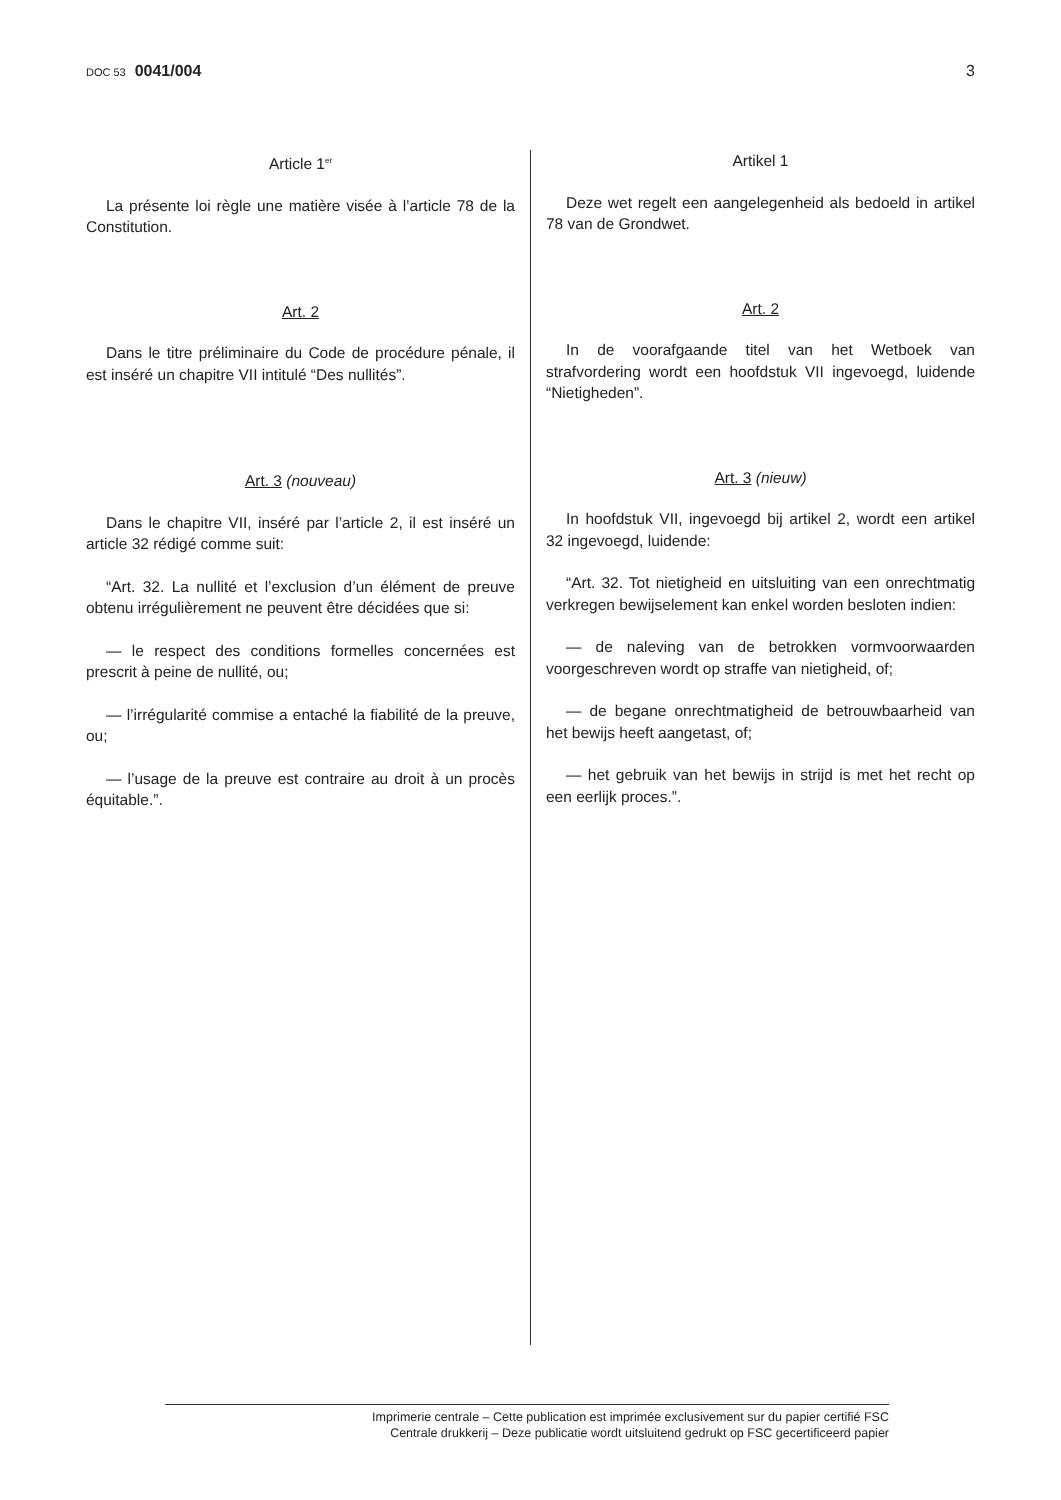DOC 53 0041/004 3
Article 1<sup>er</sup>
La présente loi règle une matière visée à l’article 78 de la Constitution.
Art. 2
Dans le titre préliminaire du Code de procédure pénale, il est inséré un chapitre VII intitulé “Des nullités”.
Art. 3 (nouveau)
Dans le chapitre VII, inséré par l’article 2, il est inséré un article 32 rédigé comme suit:
“Art. 32. La nullité et l’exclusion d’un élément de preuve obtenu irrégulièrement ne peuvent être décidées que si:
— le respect des conditions formelles concernées est prescrit à peine de nullité, ou;
— l’irrégularité commise a entaché la fiabilité de la preuve, ou;
— l’usage de la preuve est contraire au droit à un procès équitable.”.
Artikel 1
Deze wet regelt een aangelegenheid als bedoeld in artikel 78 van de Grondwet.
Art. 2
In de voorafgaande titel van het Wetboek van strafvordering wordt een hoofdstuk VII ingevoegd, luidende “Nietigheden”.
Art. 3 (nieuw)
In hoofdstuk VII, ingevoegd bij artikel 2, wordt een artikel 32 ingevoegd, luidende:
“Art. 32. Tot nietigheid en uitsluiting van een onrechtmatig verkregen bewijselement kan enkel worden besloten indien:
— de naleving van de betrokken vormvoorwaarden voorgeschreven wordt op straffe van nietigheid, of;
— de begane onrechtmatigheid de betrouwbaarheid van het bewijs heeft aangetast, of;
— het gebruik van het bewijs in strijd is met het recht op een eerlijk proces.”.
Imprimerie centrale – Cette publication est imprimée exclusivement sur du papier certifié FSC
Centrale drukkerij – Deze publicatie wordt uitsluitend gedrukt op FSC gecertificeerd papier